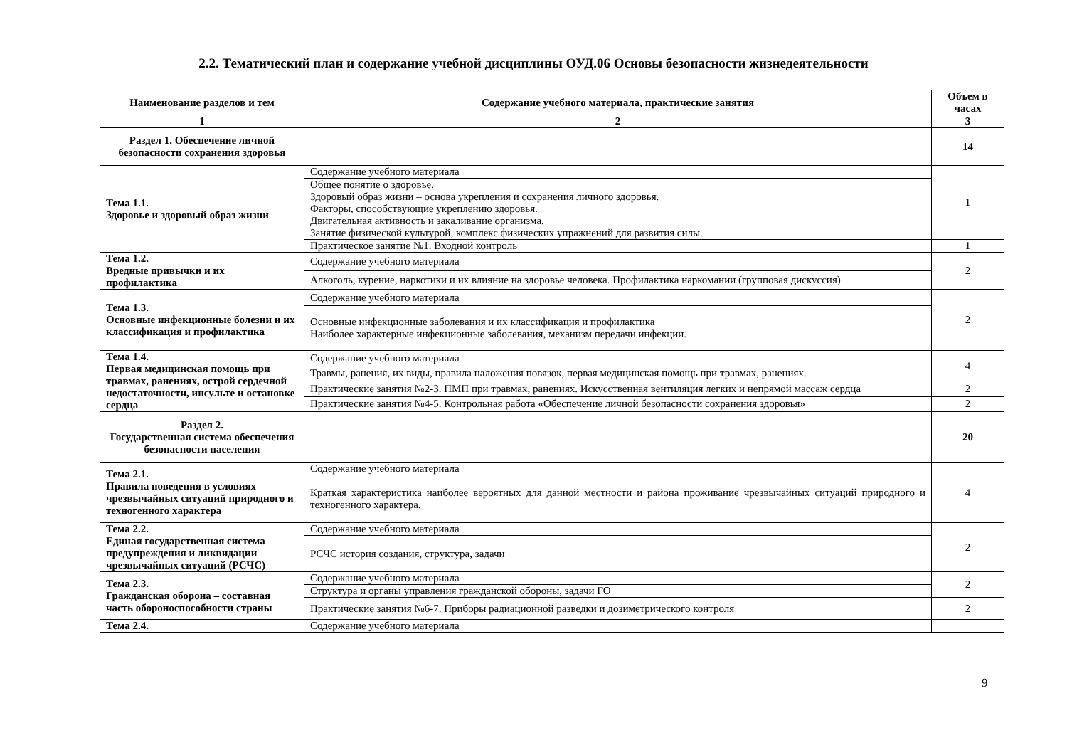2.2. Тематический план и содержание учебной дисциплины ОУД.06 Основы безопасности жизнедеятельности
| Наименование разделов и тем | Содержание учебного материала, практические занятия | Объем в часах |
| --- | --- | --- |
| 1 | 2 | 3 |
| Раздел 1. Обеспечение личной безопасности сохранения здоровья | | 14 |
| Тема 1.1. Здоровье и здоровый образ жизни | Содержание учебного материала | 1 |
| | Общее понятие о здоровье. Здоровый образ жизни – основа укрепления и сохранения личного здоровья. Факторы, способствующие укреплению здоровья. Двигательная активность и закаливание организма. Занятие физической культурой, комплекс физических упражнений для развития силы. | |
| | Практическое занятие №1. Входной контроль | 1 |
| Тема 1.2. Вредные привычки и их профилактика | Содержание учебного материала | 2 |
| | Алкоголь, курение, наркотики и их влияние на здоровье человека. Профилактика наркомании (групповая дискуссия) | |
| Тема 1.3. Основные инфекционные болезни и их классификация и профилактика | Содержание учебного материала | 2 |
| | Основные инфекционные заболевания и их классификация и профилактика Наиболее характерные инфекционные заболевания, механизм передачи инфекции. | |
| Тема 1.4. Первая медицинская помощь при травмах, ранениях, острой сердечной недостаточности, инсульте и остановке сердца | Содержание учебного материала | 4 |
| | Травмы, ранения, их виды, правила наложения повязок, первая медицинская помощь при травмах, ранениях. | |
| | Практические занятия №2-3. ПМП при травмах, ранениях. Искусственная вентиляция легких и непрямой массаж сердца | 2 |
| | Практические занятия №4-5. Контрольная работа «Обеспечение личной безопасности сохранения здоровья» | 2 |
| Раздел 2. Государственная система обеспечения безопасности населения | | 20 |
| Тема 2.1. Правила поведения в условиях чрезвычайных ситуаций природного и техногенного характера | Содержание учебного материала | 4 |
| | Краткая характеристика наиболее вероятных для данной местности и района проживание чрезвычайных ситуаций природного и техногенного характера. | |
| Тема 2.2. Единая государственная система предупреждения и ликвидации чрезвычайных ситуаций (РСЧС) | Содержание учебного материала | 2 |
| | РСЧС история создания, структура, задачи | |
| Тема 2.3. Гражданская оборона – составная часть обороноспособности страны | Содержание учебного материала | 2 |
| | Структура и органы управления гражданской обороны, задачи ГО | |
| | Практические занятия №6-7. Приборы радиационной разведки и дозиметрического контроля | 2 |
| Тема 2.4. | Содержание учебного материала | |
9